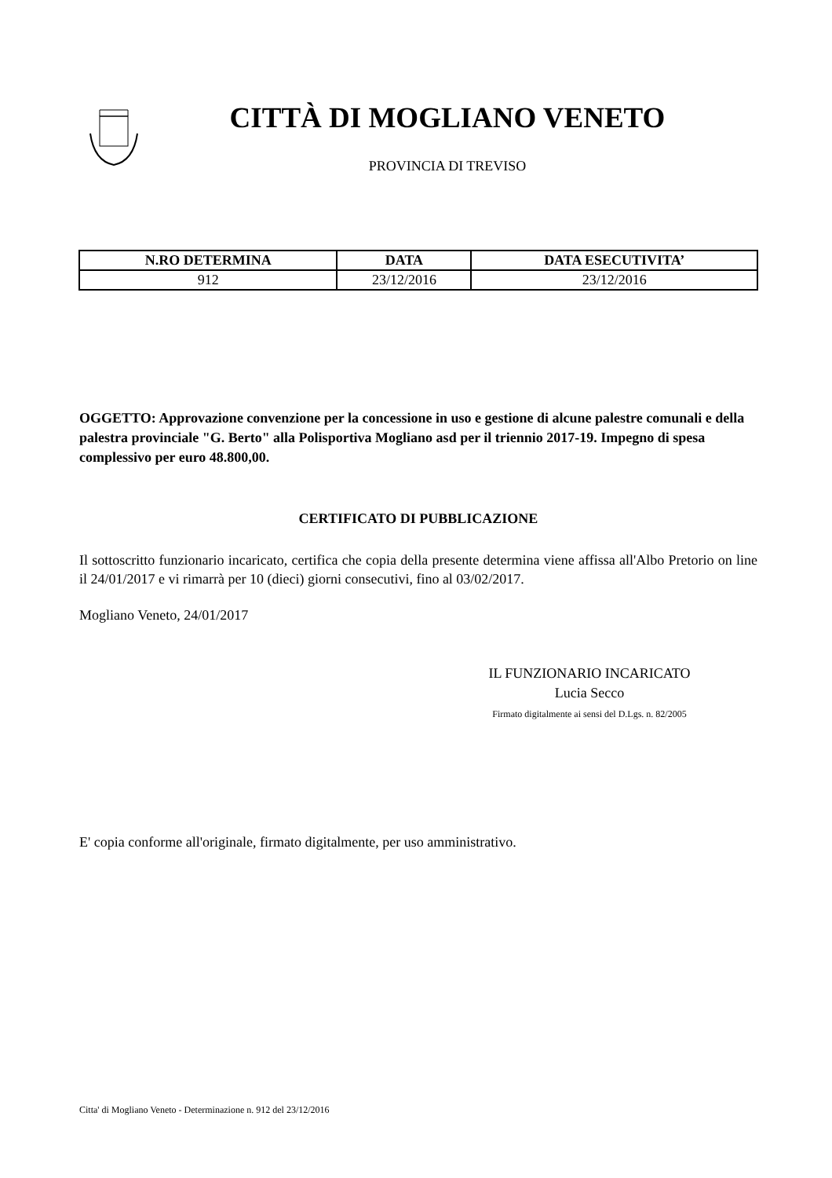CITTÀ DI MOGLIANO VENETO
PROVINCIA DI TREVISO
| N.RO DETERMINA | DATA | DATA ESECUTIVITA’ |
| --- | --- | --- |
| 912 | 23/12/2016 | 23/12/2016 |
OGGETTO: Approvazione convenzione per la concessione in uso e gestione di alcune palestre comunali e della palestra provinciale "G. Berto" alla Polisportiva Mogliano asd per il triennio 2017-19. Impegno di spesa complessivo per euro 48.800,00.
CERTIFICATO DI PUBBLICAZIONE
Il sottoscritto funzionario incaricato, certifica che copia della presente determina viene affissa all'Albo Pretorio on line il 24/01/2017 e vi rimarrà per 10 (dieci) giorni consecutivi, fino al 03/02/2017.
Mogliano Veneto, 24/01/2017
IL FUNZIONARIO INCARICATO
Lucia Secco
Firmato digitalmente ai sensi del D.Lgs. n. 82/2005
E' copia conforme all'originale, firmato digitalmente, per uso amministrativo.
Citta' di Mogliano Veneto - Determinazione n. 912 del 23/12/2016